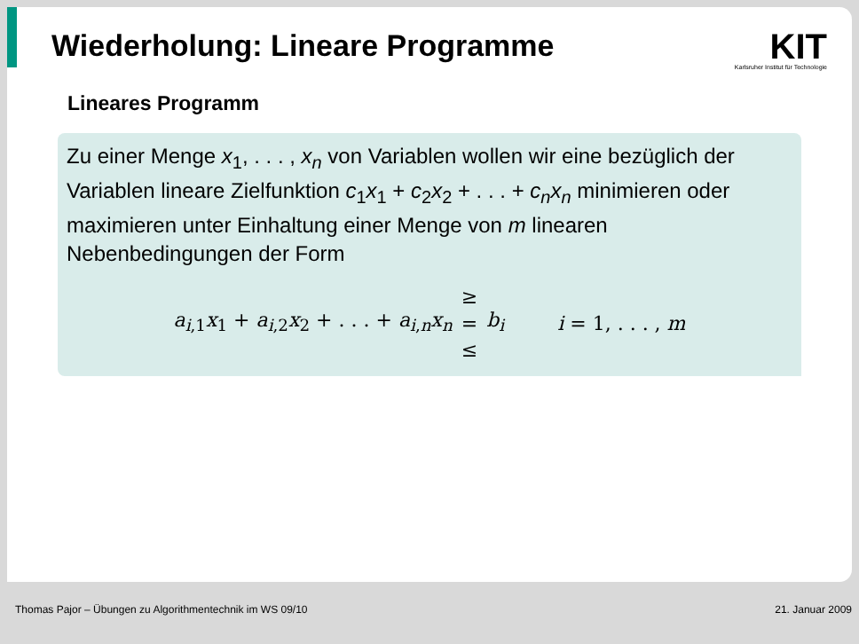Wiederholung: Lineare Programme
KIT
Karlsruher Institut für Technologie
Lineares Programm
Zu einer Menge x<sub>1</sub>, . . . , x<sub>n</sub> von Variablen wollen wir eine bezüglich der Variablen lineare Zielfunktion c<sub>1</sub>x<sub>1</sub> + c<sub>2</sub>x<sub>2</sub> + . . . + c<sub>n</sub>x<sub>n</sub> minimieren oder maximieren unter Einhaltung einer Menge von m linearen Nebenbedingungen der Form
a<sub>i,1</sub>x<sub>1</sub> + a<sub>i,2</sub>x<sub>2</sub> + . . . + a<sub>i,n</sub>x<sub>n</sub> ≥ = ≤ b<sub>i</sub> i = 1, . . . , m
Thomas Pajor – Übungen zu Algorithmentechnik im WS 09/10 21. Januar 2009